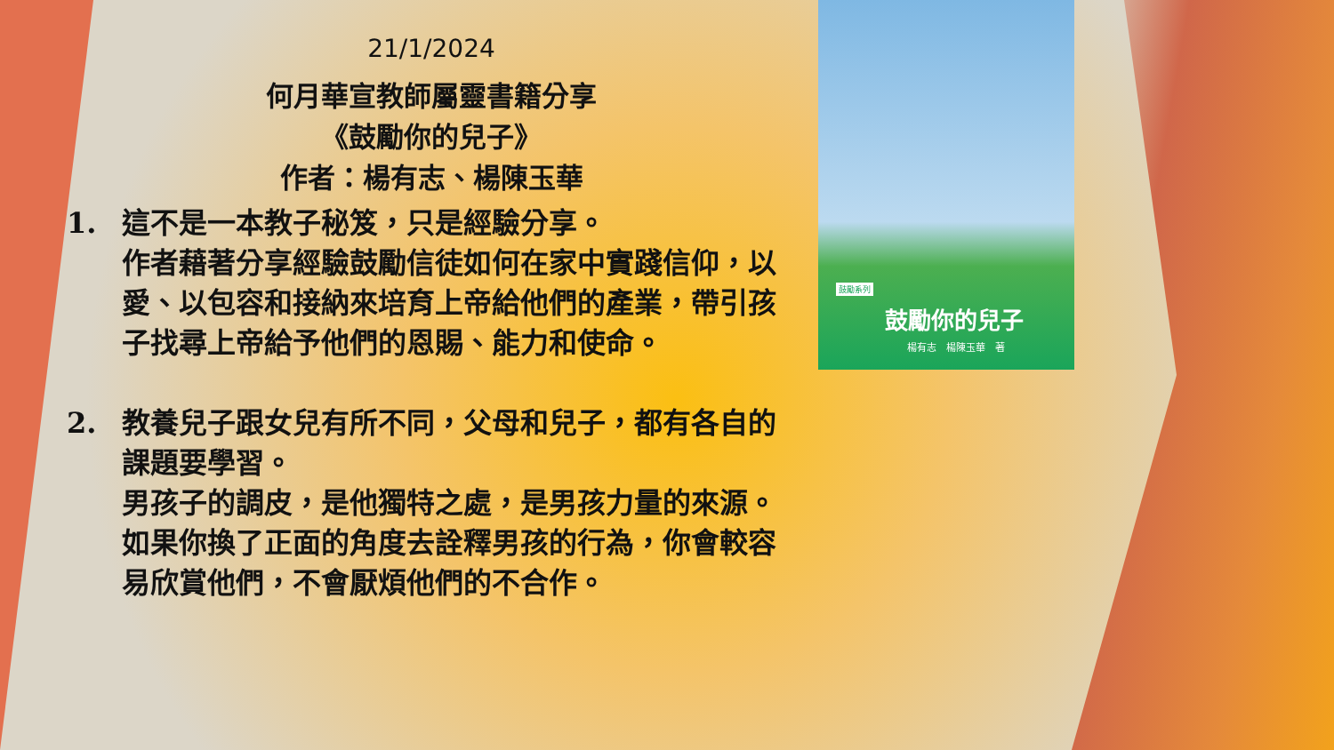21/1/2024
何月華宣教師屬靈書籍分享
《鼓勵你的兒子》
作者：楊有志、楊陳玉華
1. 這不是一本教子秘笈，只是經驗分享。
作者藉著分享經驗鼓勵信徒如何在家中實踐信仰，以愛、以包容和接納來培育上帝給他們的產業，帶引孩子找尋上帝給予他們的恩賜、能力和使命。
2. 教養兒子跟女兒有所不同，父母和兒子，都有各自的課題要學習。
男孩子的調皮，是他獨特之處，是男孩力量的來源。如果你換了正面的角度去詮釋男孩的行為，你會較容易欣賞他們，不會厭煩他們的不合作。
鼓勵系列
鼓勵你的兒子
楊有志　楊陳玉華　著